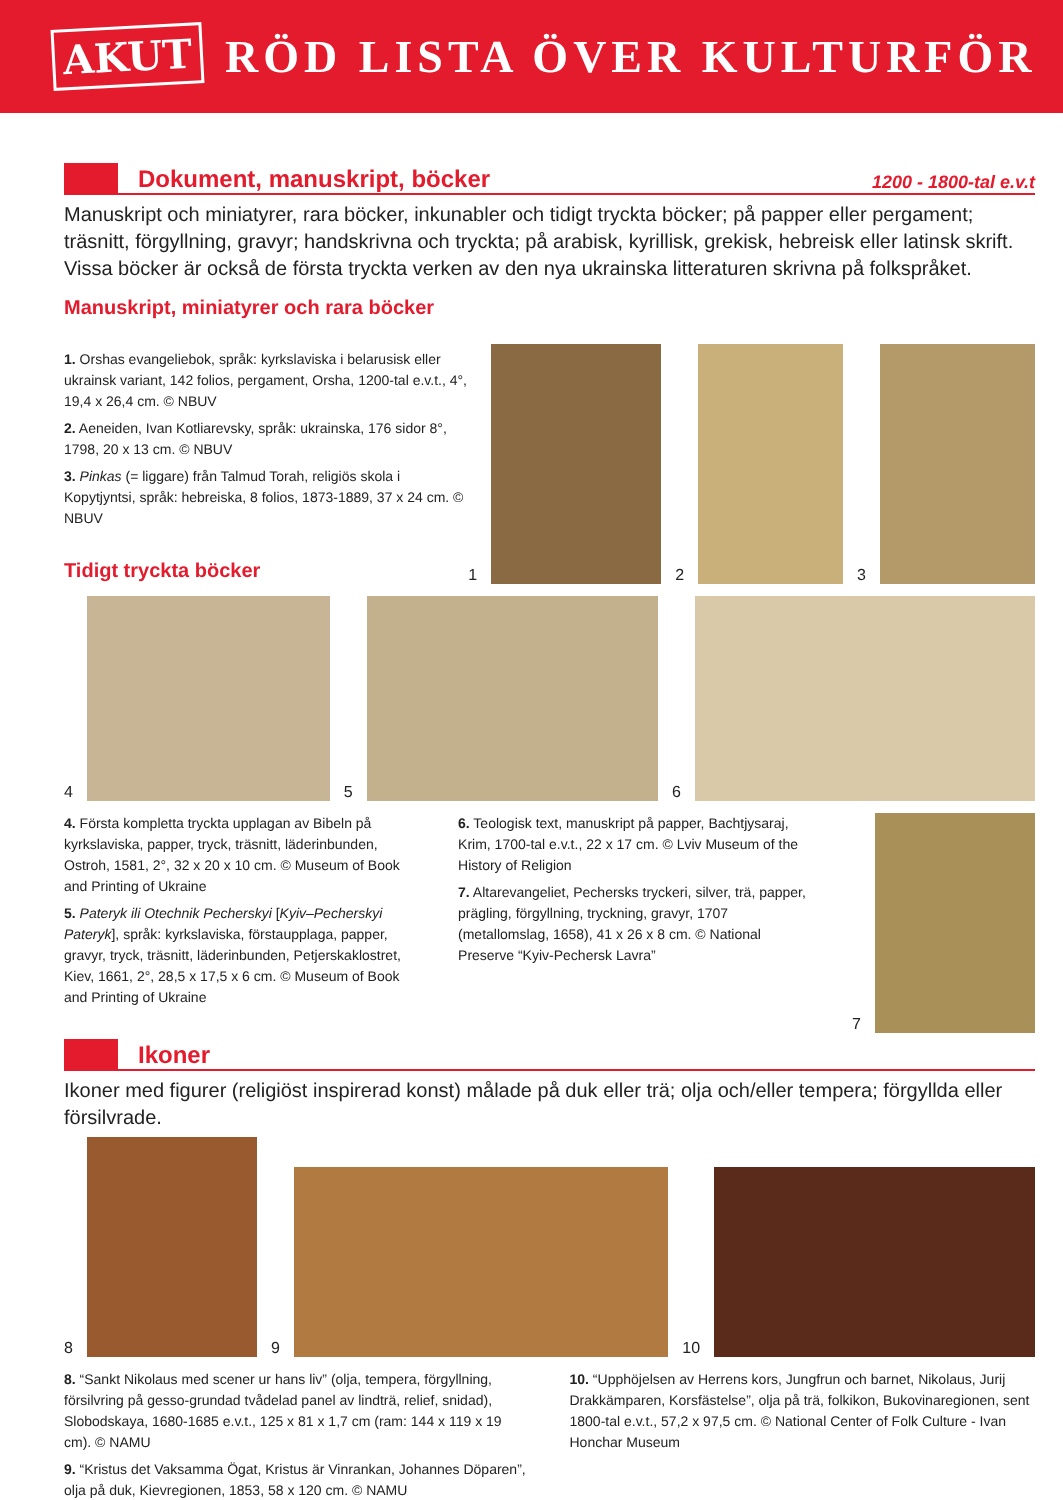AKUT RÖD LISTA ÖVER KULTURFÖR
Dokument, manuskript, böcker
1200 - 1800-tal e.v.t
Manuskript och miniatyrer, rara böcker, inkunabler och tidigt tryckta böcker; på papper eller pergament; träsnitt, förgyllning, gravyr; handskrivna och tryckta; på arabisk, kyrillisk, grekisk, hebreisk eller latinsk skrift. Vissa böcker är också de första tryckta verken av den nya ukrainska litteraturen skrivna på folkspråket.
Manuskript, miniatyrer och rara böcker
1. Orshas evangeliebok, språk: kyrkslaviska i belarusisk eller ukrainsk variant, 142 folios, pergament, Orsha, 1200-tal e.v.t., 4°, 19,4 x 26,4 cm. © NBUV
2. Aeneiden, Ivan Kotliarevsky, språk: ukrainska, 176 sidor 8°, 1798, 20 x 13 cm. © NBUV
3. Pinkas (= liggare) från Talmud Torah, religiös skola i Kopytjyntsi, språk: hebreiska, 8 folios, 1873-1889, 37 x 24 cm. © NBUV
Tidigt tryckta böcker
1 2 3
4 5 6
4. Första kompletta tryckta upplagan av Bibeln på kyrkslaviska, papper, tryck, träsnitt, läderinbunden, Ostroh, 1581, 2°, 32 x 20 x 10 cm. © Museum of Book and Printing of Ukraine
5. Pateryk ili Otechnik Pecherskyi [Kyiv–Pecherskyi Pateryk], språk: kyrkslaviska, förstaupplaga, papper, gravyr, tryck, träsnitt, läderinbunden, Petjerskaklostret, Kiev, 1661, 2°, 28,5 x 17,5 x 6 cm. © Museum of Book and Printing of Ukraine
6. Teologisk text, manuskript på papper, Bachtjysaraj, Krim, 1700-tal e.v.t., 22 x 17 cm. © Lviv Museum of the History of Religion
7. Altarevangeliet, Pechersks tryckeri, silver, trä, papper, prägling, förgyllning, tryckning, gravyr, 1707 (metallomslag, 1658), 41 x 26 x 8 cm. © National Preserve “Kyiv-Pechersk Lavra”
7
Ikoner
Ikoner med figurer (religiöst inspirerad konst) målade på duk eller trä; olja och/eller tempera; förgyllda eller försilvrade.
8 9 10
8. “Sankt Nikolaus med scener ur hans liv” (olja, tempera, förgyllning, försilvring på gesso-grundad tvådelad panel av lindträ, relief, snidad), Slobodskaya, 1680-1685 e.v.t., 125 x 81 x 1,7 cm (ram: 144 x 119 x 19 cm). © NAMU
9. “Kristus det Vaksamma Ögat, Kristus är Vinrankan, Johannes Döparen”, olja på duk, Kievregionen, 1853, 58 x 120 cm. © NAMU
10. “Upphöjelsen av Herrens kors, Jungfrun och barnet, Nikolaus, Jurij Drakkämparen, Korsfästelse”, olja på trä, folkikon, Bukovinaregionen, sent 1800-tal e.v.t., 57,2 x 97,5 cm. © National Center of Folk Culture - Ivan Honchar Museum